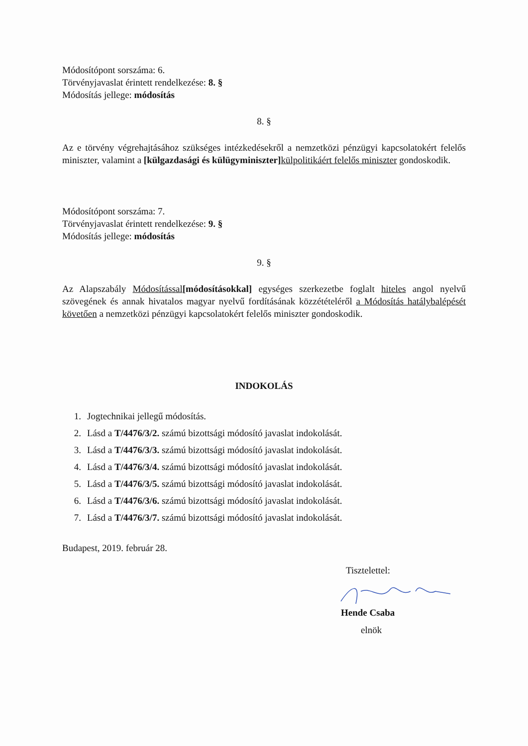Módosítópont sorszáma: 6.
Törvényjavaslat érintett rendelkezése: 8. §
Módosítás jellege: módosítás
8. §
Az e törvény végrehajtásához szükséges intézkedésekről a nemzetközi pénzügyi kapcsolatokért felelős miniszter, valamint a [külgazdasági és külügyminiszter] külpolitikáért felelős miniszter gondoskodik.
Módosítópont sorszáma: 7.
Törvényjavaslat érintett rendelkezése: 9. §
Módosítás jellege: módosítás
9. §
Az Alapszabály Módosítással[módosításokkal] egységes szerkezetbe foglalt hiteles angol nyelvű szövegének és annak hivatalos magyar nyelvű fordításának közzétételéről a Módosítás hatálybalépését követően a nemzetközi pénzügyi kapcsolatokért felelős miniszter gondoskodik.
INDOKOLÁS
1. Jogtechnikai jellegű módosítás.
2. Lásd a T/4476/3/2. számú bizottsági módosító javaslat indokolását.
3. Lásd a T/4476/3/3. számú bizottsági módosító javaslat indokolását.
4. Lásd a T/4476/3/4. számú bizottsági módosító javaslat indokolását.
5. Lásd a T/4476/3/5. számú bizottsági módosító javaslat indokolását.
6. Lásd a T/4476/3/6. számú bizottsági módosító javaslat indokolását.
7. Lásd a T/4476/3/7. számú bizottsági módosító javaslat indokolását.
Budapest, 2019. február 28.
Tisztelettel:
Hende Csaba
elnök